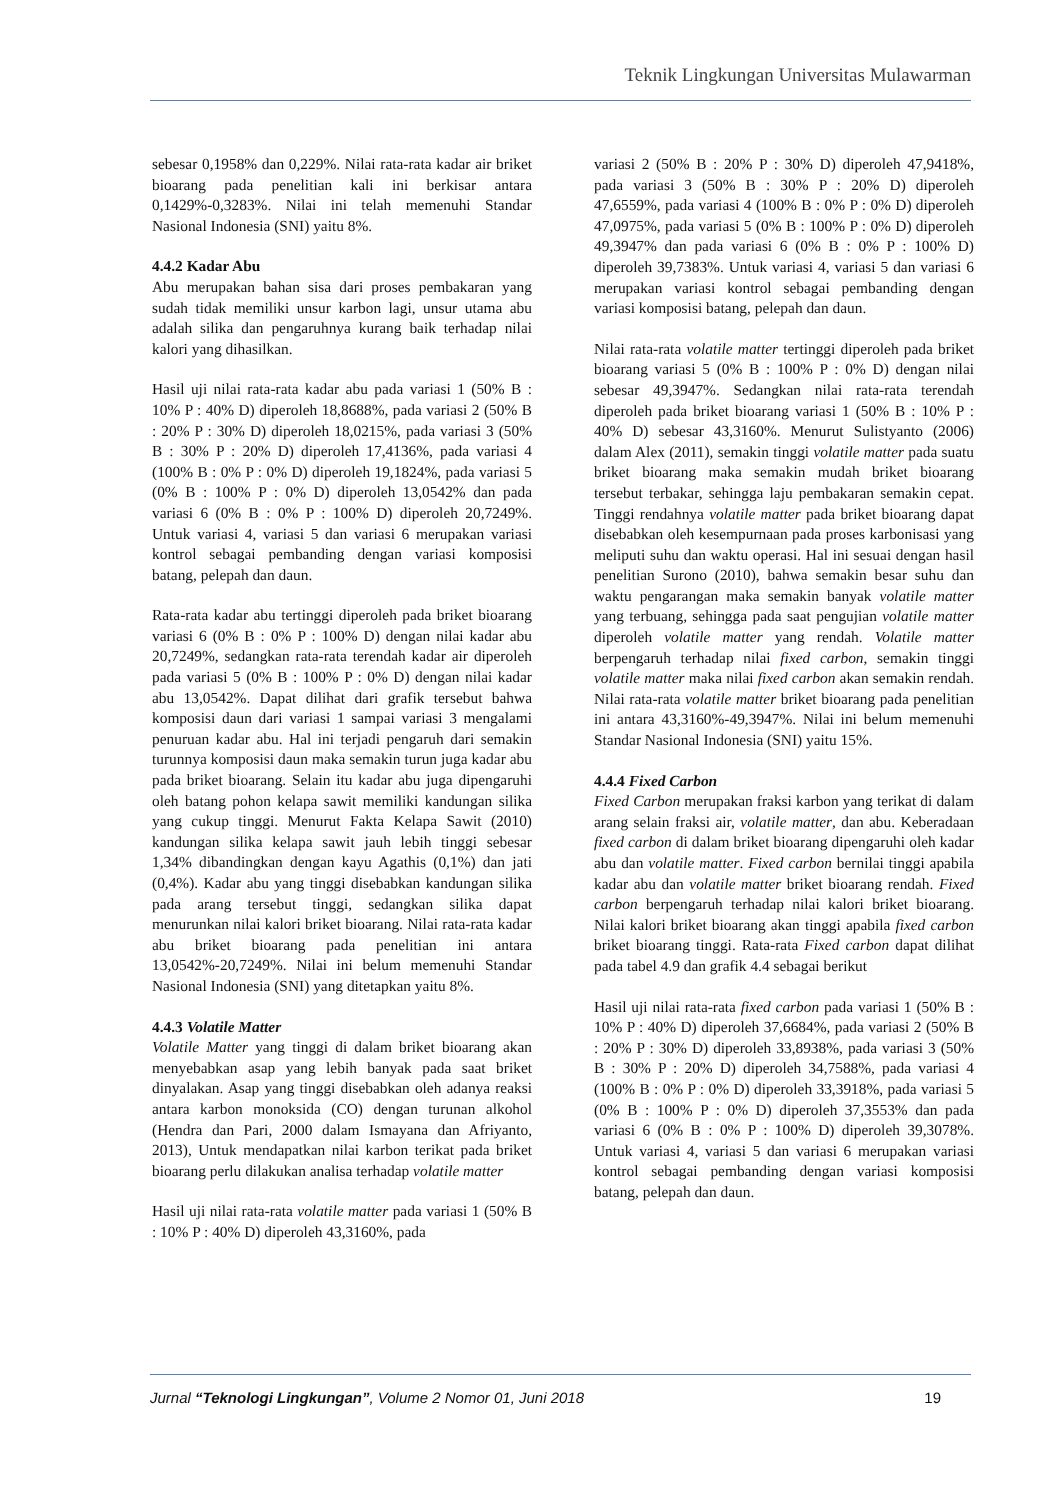Teknik Lingkungan Universitas Mulawarman
sebesar 0,1958% dan 0,229%. Nilai rata-rata kadar air briket bioarang pada penelitian kali ini berkisar antara 0,1429%-0,3283%. Nilai ini telah memenuhi Standar Nasional Indonesia (SNI) yaitu 8%.
4.4.2 Kadar Abu
Abu merupakan bahan sisa dari proses pembakaran yang sudah tidak memiliki unsur karbon lagi, unsur utama abu adalah silika dan pengaruhnya kurang baik terhadap nilai kalori yang dihasilkan.
Hasil uji nilai rata-rata kadar abu pada variasi 1 (50% B : 10% P : 40% D) diperoleh 18,8688%, pada variasi 2 (50% B : 20% P : 30% D) diperoleh 18,0215%, pada variasi 3 (50% B : 30% P : 20% D) diperoleh 17,4136%, pada variasi 4 (100% B : 0% P : 0% D) diperoleh 19,1824%, pada variasi 5 (0% B : 100% P : 0% D) diperoleh 13,0542% dan pada variasi 6 (0% B : 0% P : 100% D) diperoleh 20,7249%. Untuk variasi 4, variasi 5 dan variasi 6 merupakan variasi kontrol sebagai pembanding dengan variasi komposisi batang, pelepah dan daun.
Rata-rata kadar abu tertinggi diperoleh pada briket bioarang variasi 6 (0% B : 0% P : 100% D) dengan nilai kadar abu 20,7249%, sedangkan rata-rata terendah kadar air diperoleh pada variasi 5 (0% B : 100% P : 0% D) dengan nilai kadar abu 13,0542%. Dapat dilihat dari grafik tersebut bahwa komposisi daun dari variasi 1 sampai variasi 3 mengalami penuruan kadar abu. Hal ini terjadi pengaruh dari semakin turunnya komposisi daun maka semakin turun juga kadar abu pada briket bioarang. Selain itu kadar abu juga dipengaruhi oleh batang pohon kelapa sawit memiliki kandungan silika yang cukup tinggi. Menurut Fakta Kelapa Sawit (2010) kandungan silika kelapa sawit jauh lebih tinggi sebesar 1,34% dibandingkan dengan kayu Agathis (0,1%) dan jati (0,4%). Kadar abu yang tinggi disebabkan kandungan silika pada arang tersebut tinggi, sedangkan silika dapat menurunkan nilai kalori briket bioarang. Nilai rata-rata kadar abu briket bioarang pada penelitian ini antara 13,0542%-20,7249%. Nilai ini belum memenuhi Standar Nasional Indonesia (SNI) yang ditetapkan yaitu 8%.
4.4.3 Volatile Matter
Volatile Matter yang tinggi di dalam briket bioarang akan menyebabkan asap yang lebih banyak pada saat briket dinyalakan. Asap yang tinggi disebabkan oleh adanya reaksi antara karbon monoksida (CO) dengan turunan alkohol (Hendra dan Pari, 2000 dalam Ismayana dan Afriyanto, 2013), Untuk mendapatkan nilai karbon terikat pada briket bioarang perlu dilakukan analisa terhadap volatile matter
Hasil uji nilai rata-rata volatile matter pada variasi 1 (50% B : 10% P : 40% D) diperoleh 43,3160%, pada
variasi 2 (50% B : 20% P : 30% D) diperoleh 47,9418%, pada variasi 3 (50% B : 30% P : 20% D) diperoleh 47,6559%, pada variasi 4 (100% B : 0% P : 0% D) diperoleh 47,0975%, pada variasi 5 (0% B : 100% P : 0% D) diperoleh 49,3947% dan pada variasi 6 (0% B : 0% P : 100% D) diperoleh 39,7383%. Untuk variasi 4, variasi 5 dan variasi 6 merupakan variasi kontrol sebagai pembanding dengan variasi komposisi batang, pelepah dan daun.
Nilai rata-rata volatile matter tertinggi diperoleh pada briket bioarang variasi 5 (0% B : 100% P : 0% D) dengan nilai sebesar 49,3947%. Sedangkan nilai rata-rata terendah diperoleh pada briket bioarang variasi 1 (50% B : 10% P : 40% D) sebesar 43,3160%. Menurut Sulistyanto (2006) dalam Alex (2011), semakin tinggi volatile matter pada suatu briket bioarang maka semakin mudah briket bioarang tersebut terbakar, sehingga laju pembakaran semakin cepat. Tinggi rendahnya volatile matter pada briket bioarang dapat disebabkan oleh kesempurnaan pada proses karbonisasi yang meliputi suhu dan waktu operasi. Hal ini sesuai dengan hasil penelitian Surono (2010), bahwa semakin besar suhu dan waktu pengarangan maka semakin banyak volatile matter yang terbuang, sehingga pada saat pengujian volatile matter diperoleh volatile matter yang rendah. Volatile matter berpengaruh terhadap nilai fixed carbon, semakin tinggi volatile matter maka nilai fixed carbon akan semakin rendah. Nilai rata-rata volatile matter briket bioarang pada penelitian ini antara 43,3160%-49,3947%. Nilai ini belum memenuhi Standar Nasional Indonesia (SNI) yaitu 15%.
4.4.4 Fixed Carbon
Fixed Carbon merupakan fraksi karbon yang terikat di dalam arang selain fraksi air, volatile matter, dan abu. Keberadaan fixed carbon di dalam briket bioarang dipengaruhi oleh kadar abu dan volatile matter. Fixed carbon bernilai tinggi apabila kadar abu dan volatile matter briket bioarang rendah. Fixed carbon berpengaruh terhadap nilai kalori briket bioarang. Nilai kalori briket bioarang akan tinggi apabila fixed carbon briket bioarang tinggi. Rata-rata Fixed carbon dapat dilihat pada tabel 4.9 dan grafik 4.4 sebagai berikut
Hasil uji nilai rata-rata fixed carbon pada variasi 1 (50% B : 10% P : 40% D) diperoleh 37,6684%, pada variasi 2 (50% B : 20% P : 30% D) diperoleh 33,8938%, pada variasi 3 (50% B : 30% P : 20% D) diperoleh 34,7588%, pada variasi 4 (100% B : 0% P : 0% D) diperoleh 33,3918%, pada variasi 5 (0% B : 100% P : 0% D) diperoleh 37,3553% dan pada variasi 6 (0% B : 0% P : 100% D) diperoleh 39,3078%. Untuk variasi 4, variasi 5 dan variasi 6 merupakan variasi kontrol sebagai pembanding dengan variasi komposisi batang, pelepah dan daun.
Jurnal “Teknologi Lingkungan”, Volume 2 Nomor 01, Juni 2018
19